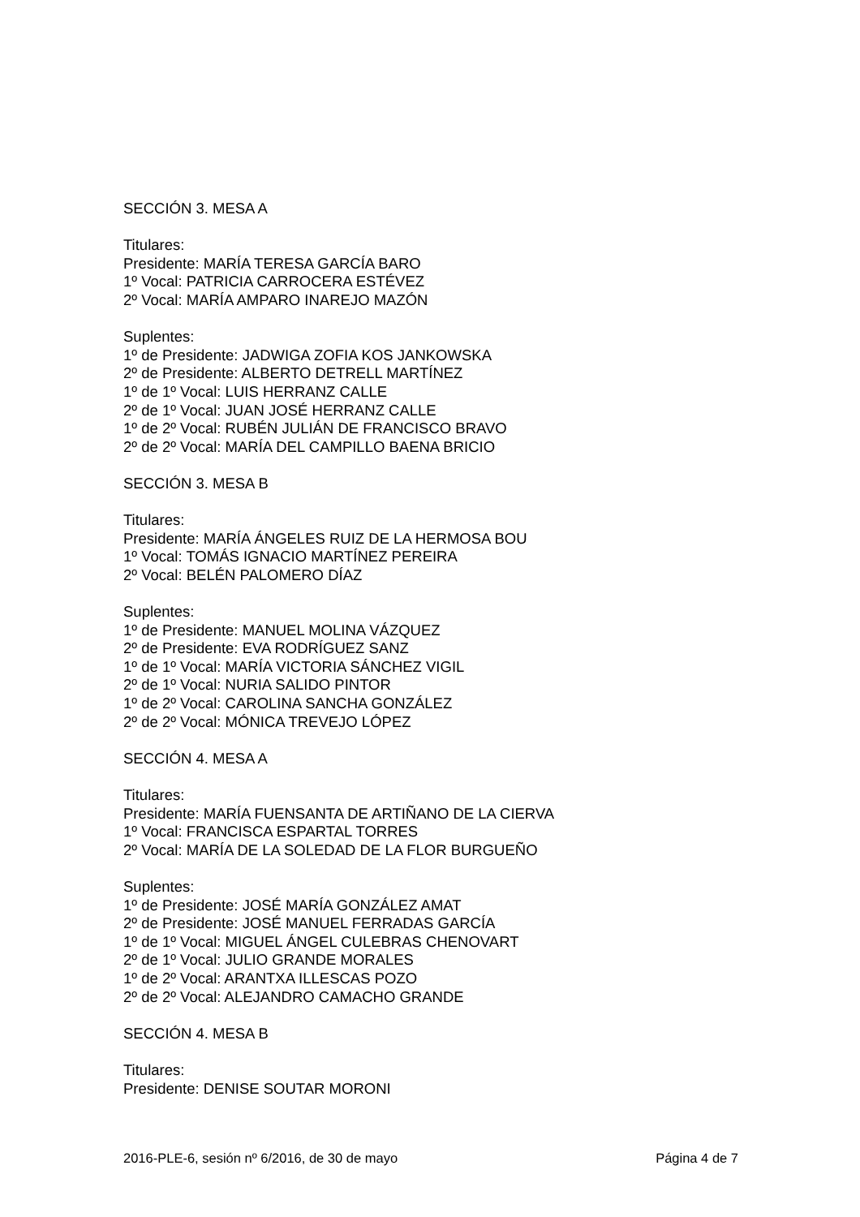SECCIÓN 3. MESA A
Titulares:
Presidente: MARÍA TERESA GARCÍA BARO
1º Vocal: PATRICIA CARROCERA ESTÉVEZ
2º Vocal: MARÍA AMPARO INAREJO MAZÓN
Suplentes:
1º de Presidente: JADWIGA ZOFIA KOS JANKOWSKA
2º de Presidente: ALBERTO DETRELL MARTÍNEZ
1º de 1º Vocal: LUIS HERRANZ CALLE
2º de 1º Vocal: JUAN JOSÉ HERRANZ CALLE
1º de 2º Vocal: RUBÉN JULIÁN DE FRANCISCO BRAVO
2º de 2º Vocal: MARÍA DEL CAMPILLO BAENA BRICIO
SECCIÓN 3. MESA B
Titulares:
Presidente: MARÍA ÁNGELES RUIZ DE LA HERMOSA BOU
1º Vocal: TOMÁS IGNACIO MARTÍNEZ PEREIRA
2º Vocal: BELÉN PALOMERO DÍAZ
Suplentes:
1º de Presidente: MANUEL MOLINA VÁZQUEZ
2º de Presidente: EVA RODRÍGUEZ SANZ
1º de 1º Vocal: MARÍA VICTORIA SÁNCHEZ VIGIL
2º de 1º Vocal: NURIA SALIDO PINTOR
1º de 2º Vocal: CAROLINA SANCHA GONZÁLEZ
2º de 2º Vocal: MÓNICA TREVEJO LÓPEZ
SECCIÓN 4. MESA A
Titulares:
Presidente: MARÍA FUENSANTA DE ARTIÑANO DE LA CIERVA
1º Vocal: FRANCISCA ESPARTAL TORRES
2º Vocal: MARÍA DE LA SOLEDAD DE LA FLOR BURGUEÑO
Suplentes:
1º de Presidente: JOSÉ MARÍA GONZÁLEZ AMAT
2º de Presidente: JOSÉ MANUEL FERRADAS GARCÍA
1º de 1º Vocal: MIGUEL ÁNGEL CULEBRAS CHENOVART
2º de 1º Vocal: JULIO GRANDE MORALES
1º de 2º Vocal: ARANTXA ILLESCAS POZO
2º de 2º Vocal: ALEJANDRO CAMACHO GRANDE
SECCIÓN 4. MESA B
Titulares:
Presidente: DENISE SOUTAR MORONI
2016-PLE-6, sesión nº 6/2016, de 30 de mayo Página 4 de 7